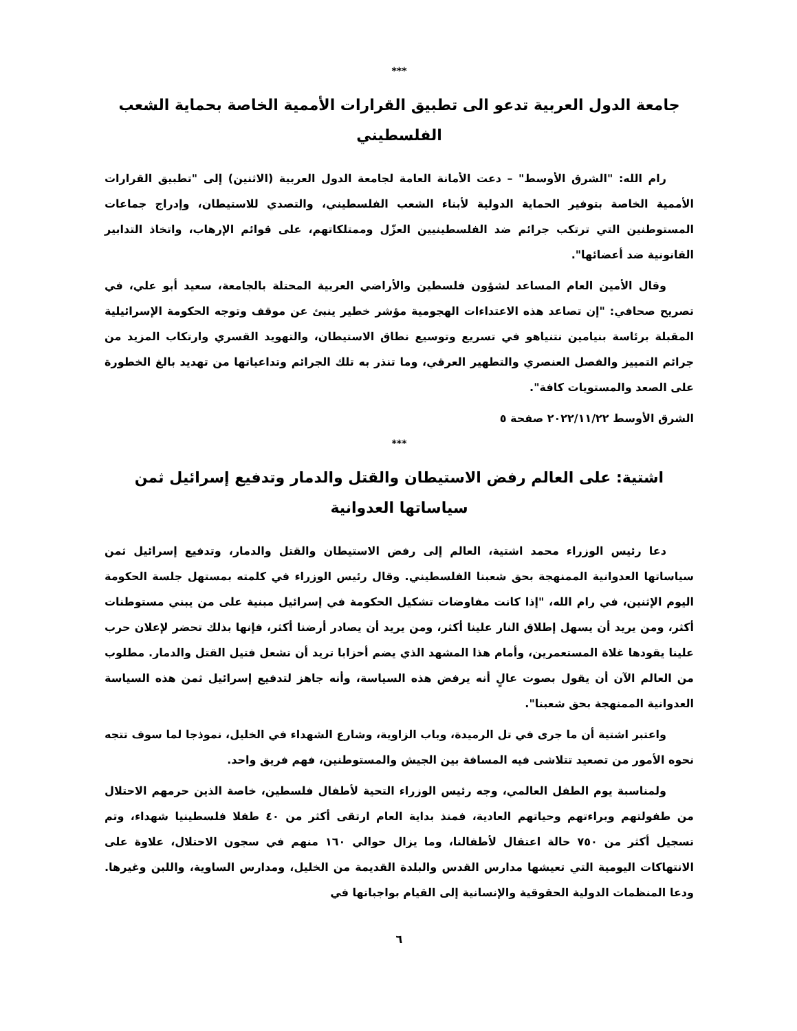***
جامعة الدول العربية تدعو الى تطبيق القرارات الأممية الخاصة بحماية الشعب الفلسطيني
رام الله: "الشرق الأوسط" – دعت الأمانة العامة لجامعة الدول العربية (الاثنين) إلى "تطبيق القرارات الأممية الخاصة بتوفير الحماية الدولية لأبناء الشعب الفلسطيني، والتصدي للاستيطان، وإدراج جماعات المستوطنين التي ترتكب جرائم ضد الفلسطينيين العزّل وممتلكاتهم، على قوائم الإرهاب، واتخاذ التدابير القانونية ضد أعضائها".
وقال الأمين العام المساعد لشؤون فلسطين والأراضي العربية المحتلة بالجامعة، سعيد أبو علي، في تصريح صحافي: "إن تصاعد هذه الاعتداءات الهجومية مؤشر خطير ينبئ عن موقف وتوجه الحكومة الإسرائيلية المقبلة برئاسة بنيامين نتنياهو في تسريع وتوسيع نطاق الاستيطان، والتهويد القسري وارتكاب المزيد من جرائم التمييز والفصل العنصري والتطهير العرقي، وما تنذر به تلك الجرائم وتداعياتها من تهديد بالغ الخطورة على الصعد والمستويات كافة".
الشرق الأوسط ٢٠٢٢/١١/٢٢ صفحة ٥
***
اشتية: على العالم رفض الاستيطان والقتل والدمار وتدفيع إسرائيل ثمن سياساتها العدوانية
دعا رئيس الوزراء محمد اشتية، العالم إلى رفض الاستيطان والقتل والدمار، وتدفيع إسرائيل ثمن سياساتها العدوانية الممنهجة بحق شعبنا الفلسطيني. وقال رئيس الوزراء في كلمته بمستهل جلسة الحكومة اليوم الإثنين، في رام الله، "إذا كانت مفاوضات تشكيل الحكومة في إسرائيل مبنية على من يبني مستوطنات أكثر، ومن يريد أن يسهل إطلاق النار علينا أكثر، ومن يريد أن يصادر أرضنا أكثر، فإنها بذلك تحضر لإعلان حرب علينا يقودها غلاة المستعمرين، وأمام هذا المشهد الذي يضم أحزابا تريد أن تشعل فتيل القتل والدمار. مطلوب من العالم الآن أن يقول بصوت عالٍ أنه يرفض هذه السياسة، وأنه جاهز لتدفيع إسرائيل ثمن هذه السياسة العدوانية الممنهجة بحق شعبنا".
واعتبر اشتية أن ما جرى في تل الرميدة، وباب الزاوية، وشارع الشهداء في الخليل، نموذجا لما سوف تتجه نحوه الأمور من تصعيد تتلاشى فيه المسافة بين الجيش والمستوطنين، فهم فريق واحد.
ولمناسبة يوم الطفل العالمي، وجه رئيس الوزراء التحية لأطفال فلسطين، خاصة الذين حرمهم الاحتلال من طفولتهم وبراءتهم وحياتهم العادية، فمنذ بداية العام ارتقى أكثر من ٤٠ طفلا فلسطينيا شهداء، وتم تسجيل أكثر من ٧٥٠ حالة اعتقال لأطفالنا، وما يزال حوالي ١٦٠ منهم في سجون الاحتلال، علاوة على الانتهاكات اليومية التي تعيشها مدارس القدس والبلدة القديمة من الخليل، ومدارس الساوية، واللبن وغيرها. ودعا المنظمات الدولية الحقوقية والإنسانية إلى القيام بواجباتها في
٦